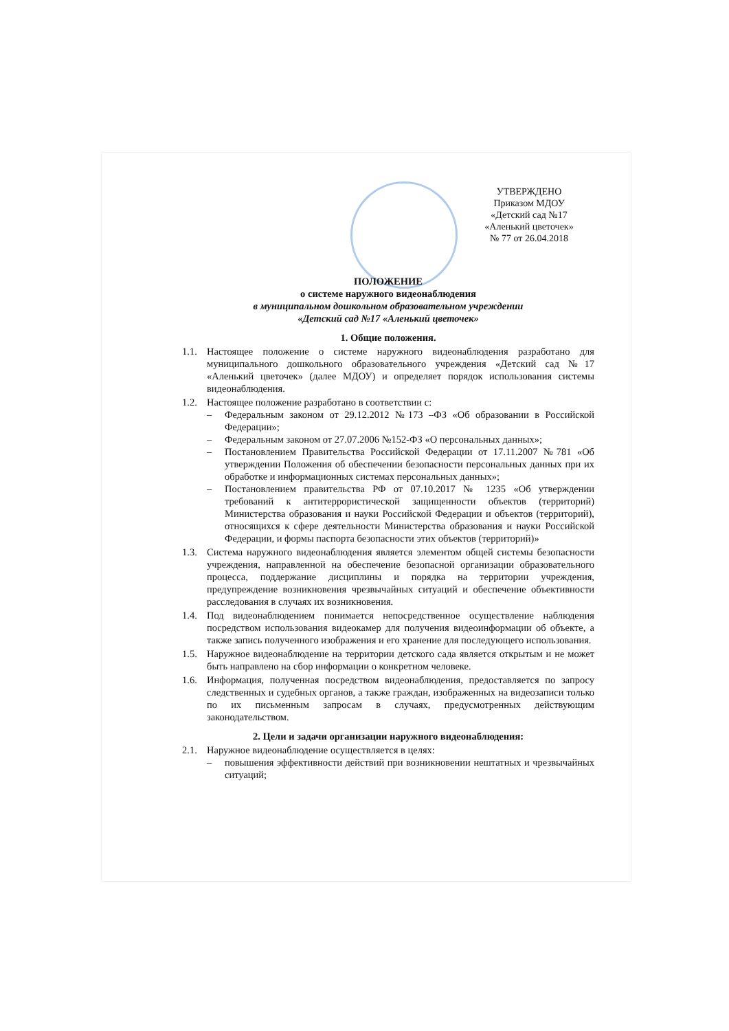УТВЕРЖДЕНО
Приказом МДОУ
«Детский сад №17
«Аленький цветочек»
№ 77 от 26.04.2018
ПОЛОЖЕНИЕ
о системе наружного видеонаблюдения
в муниципальном дошкольном образовательном учреждении
«Детский сад №17 «Аленький цветочек»
1. Общие положения.
1.1. Настоящее положение о системе наружного видеонаблюдения разработано для муниципального дошкольного образовательного учреждения «Детский сад №17 «Аленький цветочек» (далее МДОУ) и определяет порядок использования системы видеонаблюдения.
1.2. Настоящее положение разработано в соответствии с:
– Федеральным законом от 29.12.2012 №173 –ФЗ «Об образовании в Российской Федерации»;
– Федеральным законом от 27.07.2006 №152-ФЗ «О персональных данных»;
– Постановлением Правительства Российской Федерации от 17.11.2007 №781 «Об утверждении Положения об обеспечении безопасности персональных данных при их обработке и информационных системах персональных данных»;
– Постановлением правительства РФ от 07.10.2017 № 1235 «Об утверждении требований к антитеррористической защищенности объектов (территорий) Министерства образования и науки Российской Федерации и объектов (территорий), относящихся к сфере деятельности Министерства образования и науки Российской Федерации, и формы паспорта безопасности этих объектов (территорий)»
1.3. Система наружного видеонаблюдения является элементом общей системы безопасности учреждения, направленной на обеспечение безопасной организации образовательного процесса, поддержание дисциплины и порядка на территории учреждения, предупреждение возникновения чрезвычайных ситуаций и обеспечение объективности расследования в случаях их возникновения.
1.4. Под видеонаблюдением понимается непосредственное осуществление наблюдения посредством использования видеокамер для получения видеоинформации об объекте, а также запись полученного изображения и его хранение для последующего использования.
1.5. Наружное видеонаблюдение на территории детского сада является открытым и не может быть направлено на сбор информации о конкретном человеке.
1.6. Информация, полученная посредством видеонаблюдения, предоставляется по запросу следственных и судебных органов, а также граждан, изображенных на видеозаписи только по их письменным запросам в случаях, предусмотренных действующим законодательством.
2. Цели и задачи организации наружного видеонаблюдения:
2.1. Наружное видеонаблюдение осуществляется в целях:
– повышения эффективности действий при возникновении нештатных и чрезвычайных ситуаций;